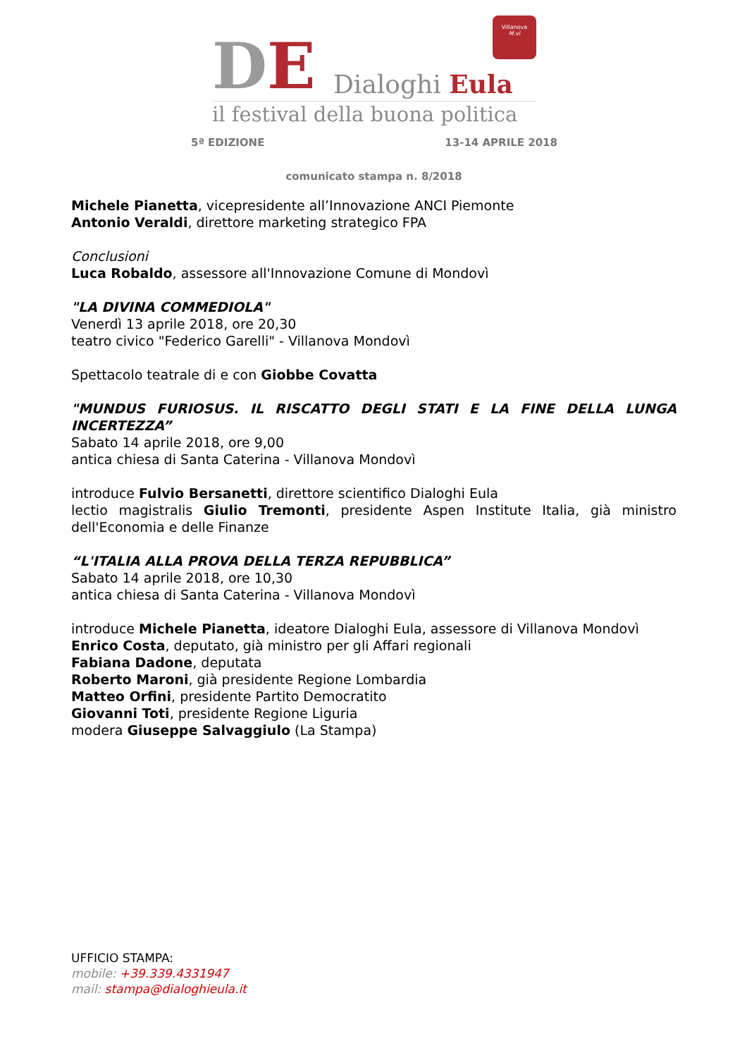DE Dialoghi Eula
Villanova
M.vì
il festival della buona politica
5ª EDIZIONE 13-14 APRILE 2018
comunicato stampa n. 8/2018
Michele Pianetta, vicepresidente all’Innovazione ANCI Piemonte
Antonio Veraldi, direttore marketing strategico FPA
Conclusioni
Luca Robaldo, assessore all'Innovazione Comune di Mondovì
"LA DIVINA COMMEDIOLA"
Venerdì 13 aprile 2018, ore 20,30
teatro civico "Federico Garelli" - Villanova Mondovì
Spettacolo teatrale di e con Giobbe Covatta
"MUNDUS FURIOSUS. IL RISCATTO DEGLI STATI E LA FINE DELLA LUNGA INCERTEZZA”
Sabato 14 aprile 2018, ore 9,00
antica chiesa di Santa Caterina - Villanova Mondovì
introduce Fulvio Bersanetti, direttore scientifico Dialoghi Eula
lectio magistralis Giulio Tremonti, presidente Aspen Institute Italia, già ministro dell'Economia e delle Finanze
“L'ITALIA ALLA PROVA DELLA TERZA REPUBBLICA”
Sabato 14 aprile 2018, ore 10,30
antica chiesa di Santa Caterina - Villanova Mondovì
introduce Michele Pianetta, ideatore Dialoghi Eula, assessore di Villanova Mondovì
Enrico Costa, deputato, già ministro per gli Affari regionali
Fabiana Dadone, deputata
Roberto Maroni, già presidente Regione Lombardia
Matteo Orfini, presidente Partito Democratito
Giovanni Toti, presidente Regione Liguria
modera Giuseppe Salvaggiulo (La Stampa)
UFFICIO STAMPA:
mobile: +39.339.4331947
mail: stampa@dialoghieula.it